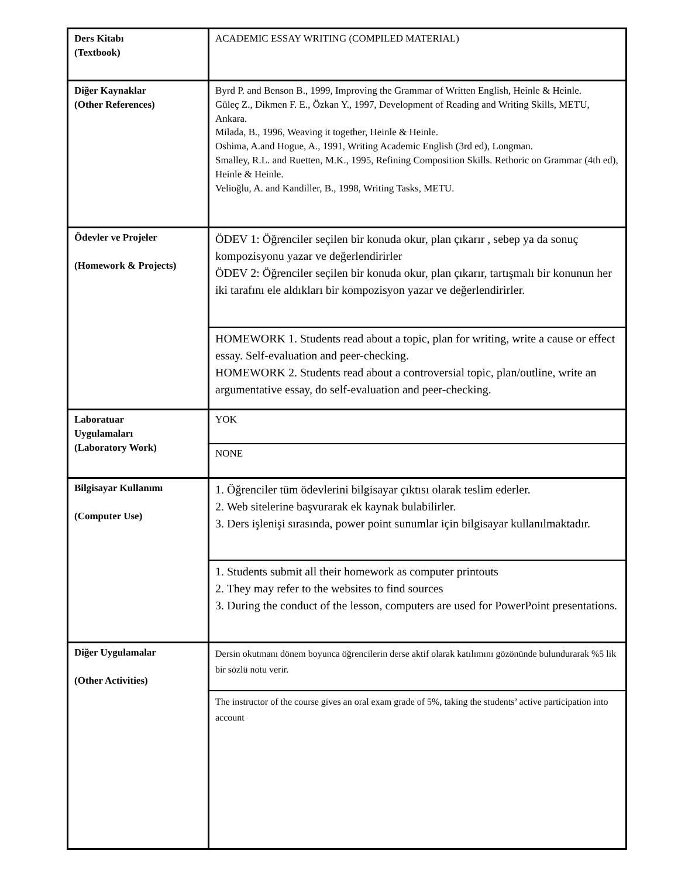| Ders Kitabı (Textbook) | ACADEMIC ESSAY WRITING (COMPILED MATERIAL) |
| Diğer Kaynaklar (Other References) | Byrd P. and Benson B., 1999, Improving the Grammar of Written English, Heinle & Heinle. Güleç Z., Dikmen F. E., Özkan Y., 1997, Development of Reading and Writing Skills, METU, Ankara. Milada, B., 1996, Weaving it together, Heinle & Heinle. Oshima, A.and Hogue, A., 1991, Writing Academic English (3rd ed), Longman. Smalley, R.L. and Ruetten, M.K., 1995, Refining Composition Skills. Rethoric on Grammar (4th ed), Heinle & Heinle. Velioğlu, A. and Kandiller, B., 1998, Writing Tasks, METU. |
| Ödevler ve Projeler (Homework & Projects) | ÖDEV 1: Öğrenciler seçilen bir konuda okur, plan çıkarır , sebep ya da sonuç kompozisyonu yazar ve değerlendirirler ÖDEV 2: Öğrenciler seçilen bir konuda okur, plan çıkarır, tartışmalı bir konunun her iki tarafını ele aldıkları bir kompozisyon yazar ve değerlendirirler. |
| | HOMEWORK 1. Students read about a topic, plan for writing, write a cause or effect essay. Self-evaluation and peer-checking. HOMEWORK 2. Students read about a controversial topic, plan/outline, write an argumentative essay, do self-evaluation and peer-checking. |
| Laboratuar Uygulamaları (Laboratory Work) | YOK |
| | NONE |
| Bilgisayar Kullanımı (Computer Use) | 1. Öğrenciler tüm ödevlerini bilgisayar çıktısı olarak teslim ederler. 2. Web sitelerine başvurarak ek kaynak bulabilirler. 3. Ders işlenişi sırasında, power point sunumlar için bilgisayar kullanılmaktadır. |
| | 1. Students submit all their homework as computer printouts 2. They may refer to the websites to find sources 3. During the conduct of the lesson, computers are used for PowerPoint presentations. |
| Diğer Uygulamalar (Other Activities) | Dersin okutmanı dönem boyunca öğrencilerin derse aktif olarak katılımını gözönünde bulundurarak %5 lik bir sözlü notu verir. |
| | The instructor of the course gives an oral exam grade of 5%, taking the students’ active participation into account |